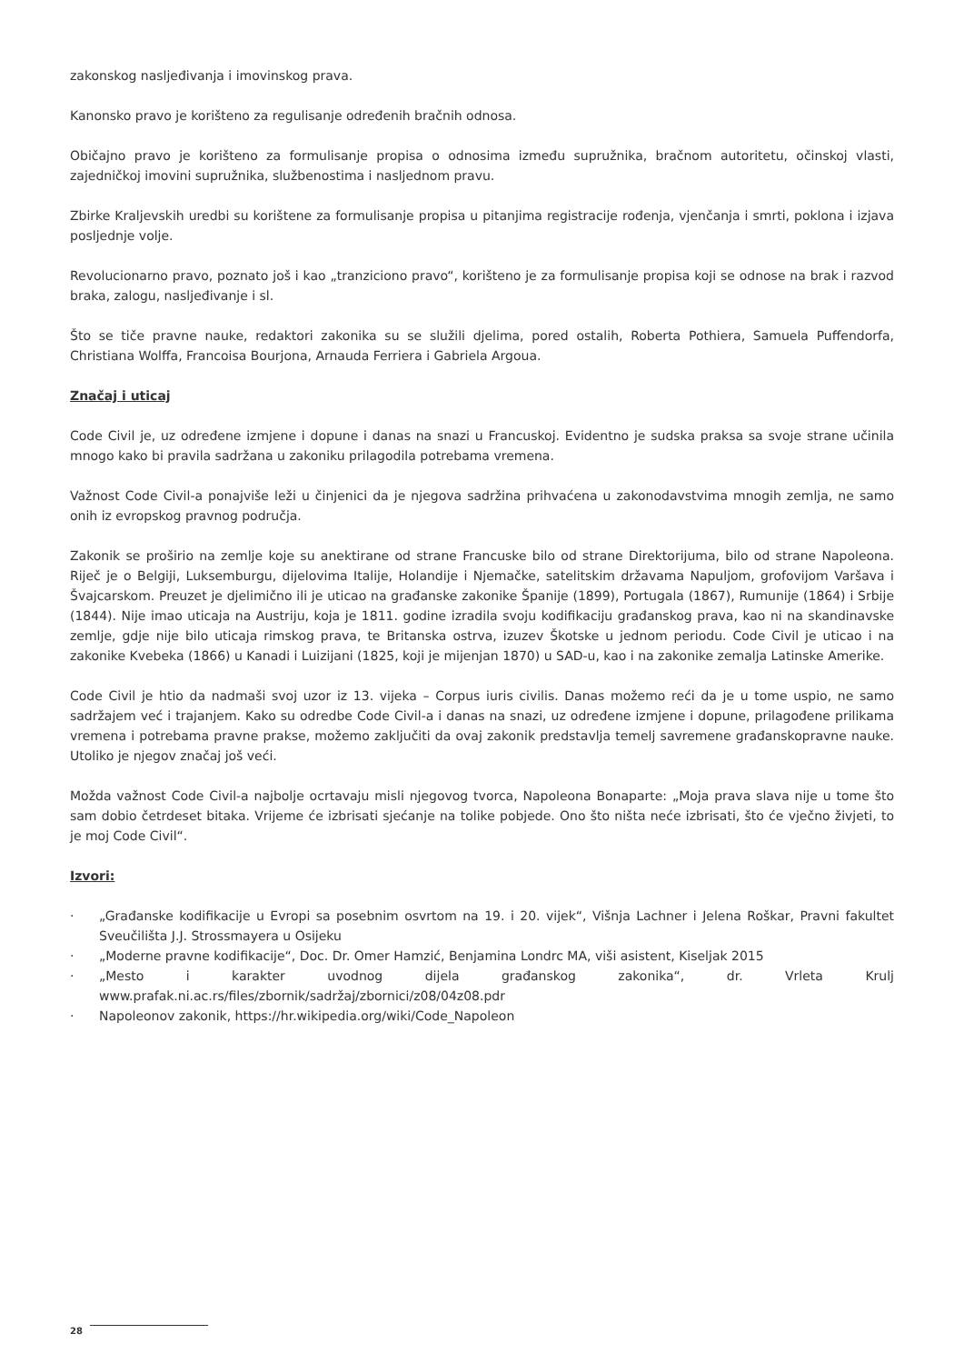zakonskog nasljeđivanja i imovinskog prava.
Kanonsko pravo je korišteno za regulisanje određenih bračnih odnosa.
Običajno pravo je korišteno za formulisanje propisa o odnosima između supružnika, bračnom autoritetu, očinskoj vlasti, zajedničkoj imovini supružnika, službenostima i nasljednom pravu.
Zbirke Kraljevskih uredbi su korištene za formulisanje propisa u pitanjima registracije rođenja, vjenčanja i smrti, poklona i izjava posljednje volje.
Revolucionarno pravo, poznato još i kao „tranziciono pravo“, korišteno je za formulisanje propisa koji se odnose na brak i razvod braka, zalogu, nasljeđivanje i sl.
Što se tiče pravne nauke, redaktori zakonika su se služili djelima, pored ostalih, Roberta Pothiera, Samuela Puffendorfa, Christiana Wolffa, Francoisa Bourjona, Arnauda Ferriera i Gabriela Argoua.
Značaj i uticaj
Code Civil je, uz određene izmjene i dopune i danas na snazi u Francuskoj. Evidentno je sudska praksa sa svoje strane učinila mnogo kako bi pravila sadržana u zakoniku prilagodila potrebama vremena.
Važnost Code Civil-a ponajviše leži u činjenici da je njegova sadržina prihvaćena u zakonodavstvima mnogih zemlja, ne samo onih iz evropskog pravnog područja.
Zakonik se proširio na zemlje koje su anektirane od strane Francuske bilo od strane Direktorijuma, bilo od strane Napoleona. Riječ je o Belgiji, Luksemburgu, dijelovima Italije, Holandije i Njemačke, satelitskim državama Napuljom, grofovijom Varšava i Švajcarskom. Preuzet je djelimično ili je uticao na građanske zakonike Španije (1899), Portugala (1867), Rumunije (1864) i Srbije (1844). Nije imao uticaja na Austriju, koja je 1811. godine izradila svoju kodifikaciju građanskog prava, kao ni na skandinavske zemlje, gdje nije bilo uticaja rimskog prava, te Britanska ostrva, izuzev Škotske u jednom periodu. Code Civil je uticao i na zakonike Kvebeka (1866) u Kanadi i Luizijani (1825, koji je mijenjan 1870) u SAD-u, kao i na zakonike zemalja Latinske Amerike.
Code Civil je htio da nadmaši svoj uzor iz 13. vijeka – Corpus iuris civilis. Danas možemo reći da je u tome uspio, ne samo sadržajem već i trajanjem. Kako su odredbe Code Civil-a i danas na snazi, uz određene izmjene i dopune, prilagođene prilikama vremena i potrebama pravne prakse, možemo zaključiti da ovaj zakonik predstavlja temelj savremene građanskopravne nauke. Utoliko je njegov značaj još veći.
Možda važnost Code Civil-a najbolje ocrtavaju misli njegovog tvorca, Napoleona Bonaparte: „Moja prava slava nije u tome što sam dobio četrdeset bitaka. Vrijeme će izbrisati sjećanje na tolike pobjede. Ono što ništa neće izbrisati, što će vječno živjeti, to je moj Code Civil“.
Izvori:
· „Građanske kodifikacije u Evropi sa posebnim osvrtom na 19. i 20. vijek“, Višnja Lachner i Jelena Roškar, Pravni fakultet Sveučilišta J.J. Strossmayera u Osijeku
· „Moderne pravne kodifikacije“, Doc. Dr. Omer Hamzić, Benjamina Londrc MA, viši asistent, Kiseljak 2015
· „Mesto i karakter uvodnog dijela građanskog zakonika“, dr. Vrleta Krulj www.prafak.ni.ac.rs/files/zbornik/sadržaj/zbornici/z08/04z08.pdr
· Napoleonov zakonik, https://hr.wikipedia.org/wiki/Code_Napoleon
28